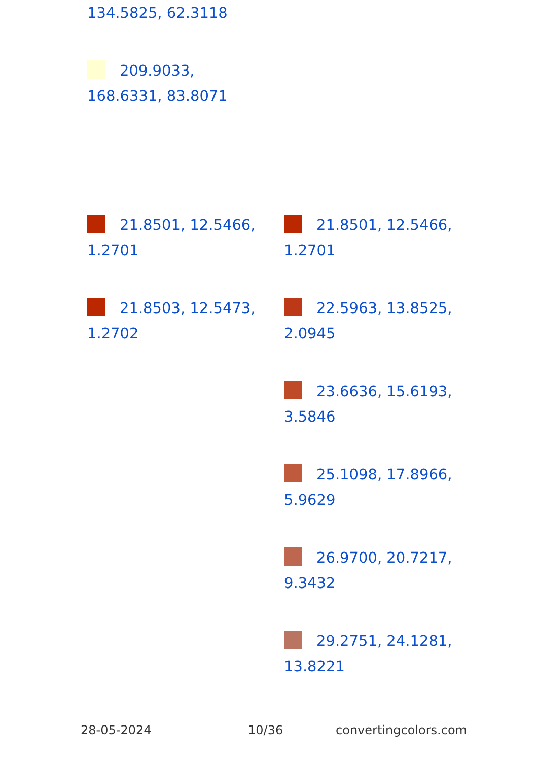134.5825, 62.3118
209.9033, 168.6331, 83.8071
21.8501, 12.5466, 1.2701
21.8501, 12.5466, 1.2701
21.8503, 12.5473, 1.2702
22.5963, 13.8525, 2.0945
23.6636, 15.6193, 3.5846
25.1098, 17.8966, 5.9629
26.9700, 20.7217, 9.3432
29.2751, 24.1281, 13.8221
28-05-2024 10/36 convertingcolors.com